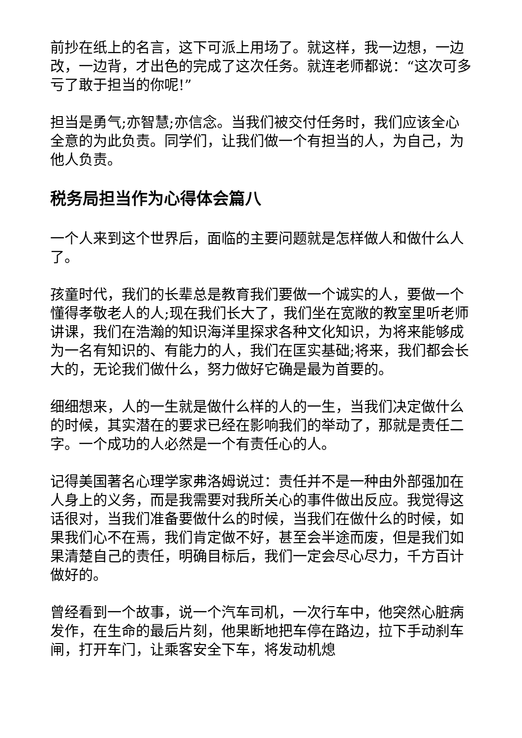前抄在纸上的名言，这下可派上用场了。就这样，我一边想，一边改，一边背，才出色的完成了这次任务。就连老师都说：“这次可多亏了敢于担当的你呢!”
担当是勇气;亦智慧;亦信念。当我们被交付任务时，我们应该全心全意的为此负责。同学们，让我们做一个有担当的人，为自己，为他人负责。
税务局担当作为心得体会篇八
一个人来到这个世界后，面临的主要问题就是怎样做人和做什么人了。
孩童时代，我们的长辈总是教育我们要做一个诚实的人，要做一个懂得孝敬老人的人;现在我们长大了，我们坐在宽敞的教室里听老师讲课，我们在浩瀚的知识海洋里探求各种文化知识，为将来能够成为一名有知识的、有能力的人，我们在匡实基础;将来，我们都会长大的，无论我们做什么，努力做好它确是最为首要的。
细细想来，人的一生就是做什么样的人的一生，当我们决定做什么的时候，其实潜在的要求已经在影响我们的举动了，那就是责任二字。一个成功的人必然是一个有责任心的人。
记得美国著名心理学家弗洛姆说过：责任并不是一种由外部强加在人身上的义务，而是我需要对我所关心的事件做出反应。我觉得这话很对，当我们准备要做什么的时候，当我们在做什么的时候，如果我们心不在焉，我们肯定做不好，甚至会半途而废，但是我们如果清楚自己的责任，明确目标后，我们一定会尽心尽力，千方百计做好的。
曾经看到一个故事，说一个汽车司机，一次行车中，他突然心脏病发作，在生命的最后片刻，他果断地把车停在路边，拉下手动刹车闸，打开车门，让乘客安全下车，将发动机熄